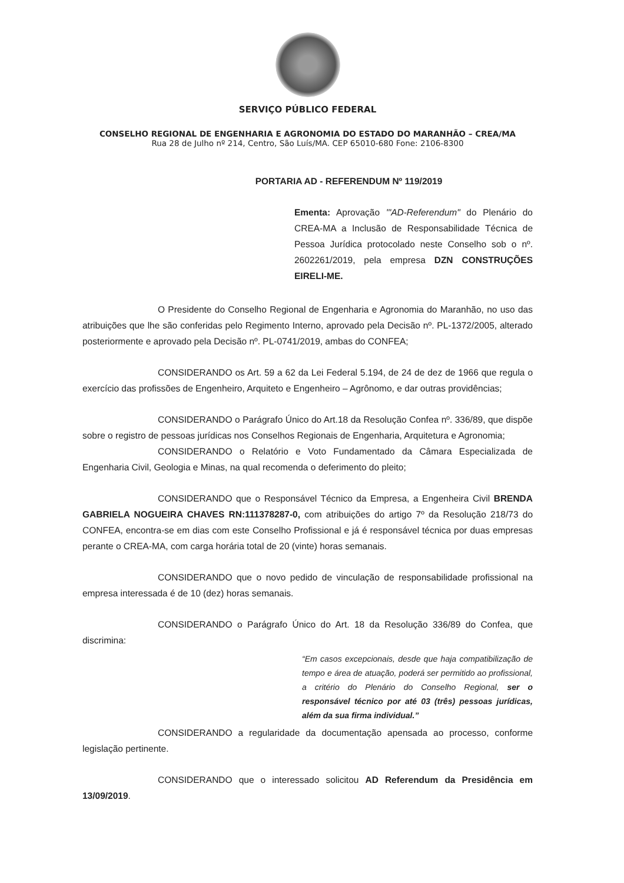SERVIÇO PÚBLICO FEDERAL
CONSELHO REGIONAL DE ENGENHARIA E AGRONOMIA DO ESTADO DO MARANHÃO – CREA/MA
Rua 28 de Julho nº 214, Centro, São Luís/MA. CEP 65010-680 Fone: 2106-8300
PORTARIA AD - REFERENDUM Nº 119/2019
Ementa: Aprovação '"AD-Referendum" do Plenário do CREA-MA a Inclusão de Responsabilidade Técnica de Pessoa Jurídica protocolado neste Conselho sob o nº. 2602261/2019, pela empresa DZN CONSTRUÇÕES EIRELI-ME.
O Presidente do Conselho Regional de Engenharia e Agronomia do Maranhão, no uso das atribuições que lhe são conferidas pelo Regimento Interno, aprovado pela Decisão nº. PL-1372/2005, alterado posteriormente e aprovado pela Decisão nº. PL-0741/2019, ambas do CONFEA;
CONSIDERANDO os Art. 59 a 62 da Lei Federal 5.194, de 24 de dez de 1966 que regula o exercício das profissões de Engenheiro, Arquiteto e Engenheiro – Agrônomo, e dar outras providências;
CONSIDERANDO o Parágrafo Único do Art.18 da Resolução Confea nº. 336/89, que dispõe sobre o registro de pessoas jurídicas nos Conselhos Regionais de Engenharia, Arquitetura e Agronomia;
CONSIDERANDO o Relatório e Voto Fundamentado da Câmara Especializada de Engenharia Civil, Geologia e Minas, na qual recomenda o deferimento do pleito;
CONSIDERANDO que o Responsável Técnico da Empresa, a Engenheira Civil BRENDA GABRIELA NOGUEIRA CHAVES RN:111378287-0, com atribuições do artigo 7º da Resolução 218/73 do CONFEA, encontra-se em dias com este Conselho Profissional e já é responsável técnica por duas empresas perante o CREA-MA, com carga horária total de 20 (vinte) horas semanais.
CONSIDERANDO que o novo pedido de vinculação de responsabilidade profissional na empresa interessada é de 10 (dez) horas semanais.
CONSIDERANDO o Parágrafo Único do Art. 18 da Resolução 336/89 do Confea, que discrimina:
“Em casos excepcionais, desde que haja compatibilização de tempo e área de atuação, poderá ser permitido ao profissional, a critério do Plenário do Conselho Regional, ser o responsável técnico por até 03 (três) pessoas jurídicas, além da sua firma individual.”
CONSIDERANDO a regularidade da documentação apensada ao processo, conforme legislação pertinente.
CONSIDERANDO que o interessado solicitou AD Referendum da Presidência em 13/09/2019.